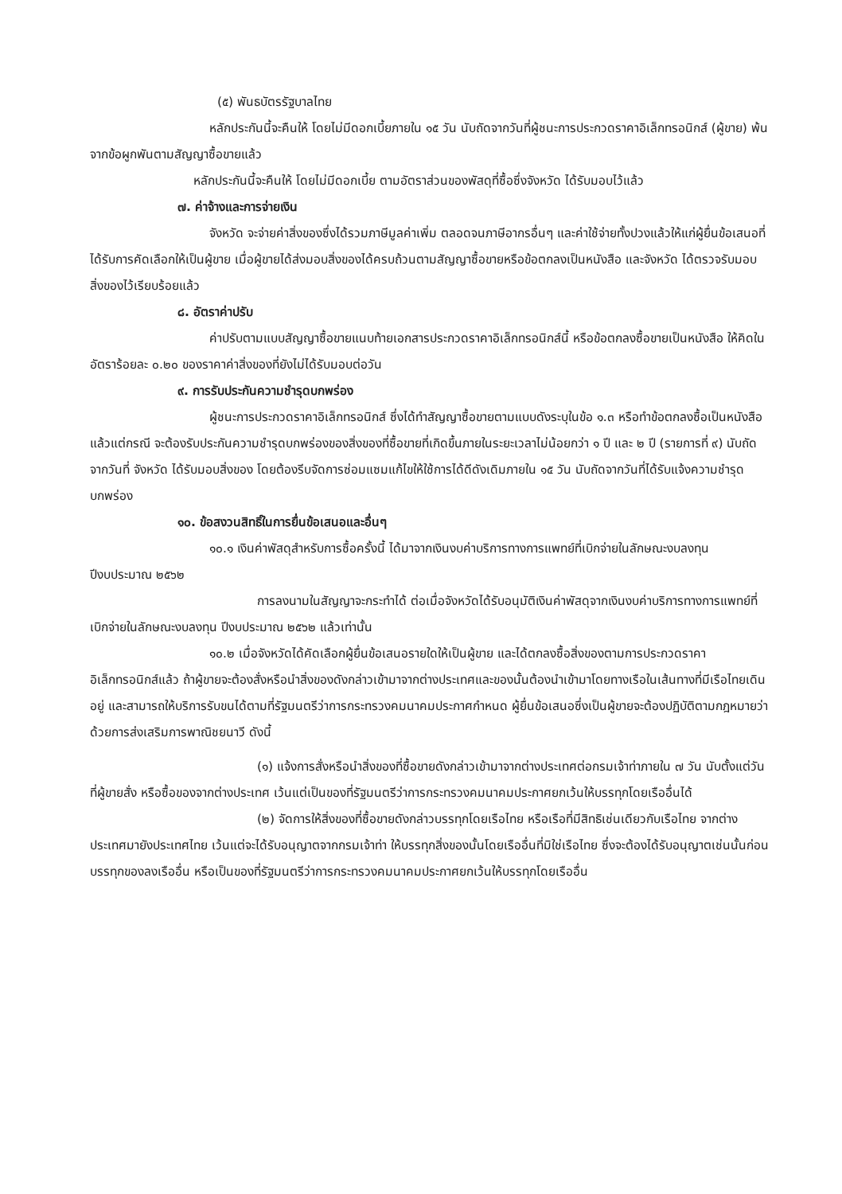(๕) พันธบัตรรัฐบาลไทย
หลักประกันนี้จะคืนให้ โดยไม่มีดอกเบี้ยภายใน ๑๕ วัน นับถัดจากวันที่ผู้ชนะการประกวดราคาอิเล็กทรอนิกส์ (ผู้ขาย) พ้นจากข้อผูกพันตามสัญญาซื้อขายแล้ว
หลักประกันนี้จะคืนให้ โดยไม่มีดอกเบี้ย ตามอัตราส่วนของพัสดุที่ซื้อซึ่งจังหวัด ได้รับมอบไว้แล้ว
๗. ค่าจ้างและการจ่ายเงิน
จังหวัด จะจ่ายค่าสิ่งของซึ่งได้รวมภาษีมูลค่าเพิ่ม ตลอดจนภาษีอากรอื่นๆ และค่าใช้จ่ายทั้งปวงแล้วให้แก่ผู้ยื่นข้อเสนอที่ได้รับการคัดเลือกให้เป็นผู้ขาย เมื่อผู้ขายได้ส่งมอบสิ่งของได้ครบถ้วนตามสัญญาซื้อขายหรือข้อตกลงเป็นหนังสือ และจังหวัด ได้ตรวจรับมอบสิ่งของไว้เรียบร้อยแล้ว
๘. อัตราค่าปรับ
ค่าปรับตามแบบสัญญาซื้อขายแนบท้ายเอกสารประกวดราคาอิเล็กทรอนิกส์นี้ หรือข้อตกลงซื้อขายเป็นหนังสือ ให้คิดในอัตราร้อยละ ๐.๒๐ ของราคาค่าสิ่งของที่ยังไม่ได้รับมอบต่อวัน
๙. การรับประกันความชำรุดบกพร่อง
ผู้ชนะการประกวดราคาอิเล็กทรอนิกส์ ซึ่งได้ทำสัญญาซื้อขายตามแบบดังระบุในข้อ ๑.๓ หรือทำข้อตกลงซื้อเป็นหนังสือ แล้วแต่กรณี จะต้องรับประกันความชำรุดบกพร่องของสิ่งของที่ซื้อขายที่เกิดขึ้นภายในระยะเวลาไม่น้อยกว่า ๑ ปี และ ๒ ปี (รายการที่ ๙) นับถัดจากวันที่ จังหวัด ได้รับมอบสิ่งของ โดยต้องรีบจัดการซ่อมแซมแก้ไขให้ใช้การได้ดีดังเดิมภายใน ๑๕ วัน นับถัดจากวันที่ได้รับแจ้งความชำรุดบกพร่อง
๑๐. ข้อสงวนสิทธิ์ในการยื่นข้อเสนอและอื่นๆ
๑๐.๑ เงินค่าพัสดุสำหรับการซื้อครั้งนี้ ได้มาจากเงินงบค่าบริการทางการแพทย์ที่เบิกจ่ายในลักษณะงบลงทุน ปีงบประมาณ ๒๕๖๒
การลงนามในสัญญาจะกระทำได้ ต่อเมื่อจังหวัดได้รับอนุมัติเงินค่าพัสดุจากเงินงบค่าบริการทางการแพทย์ที่เบิกจ่ายในลักษณะงบลงทุน ปีงบประมาณ ๒๕๖๒ แล้วเท่านั้น
๑๐.๒ เมื่อจังหวัดได้คัดเลือกผู้ยื่นข้อเสนอรายใดให้เป็นผู้ขาย และได้ตกลงซื้อสิ่งของตามการประกวดราคาอิเล็กทรอนิกส์แล้ว ถ้าผู้ขายจะต้องสั่งหรือนำสิ่งของดังกล่าวเข้ามาจากต่างประเทศและของนั้นต้องนำเข้ามาโดยทางเรือในเส้นทางที่มีเรือไทยเดินอยู่ และสามารถให้บริการรับขนได้ตามที่รัฐมนตรีว่าการกระทรวงคมนาคมประกาศกำหนด ผู้ยื่นข้อเสนอซึ่งเป็นผู้ขายจะต้องปฏิบัติตามกฎหมายว่าด้วยการส่งเสริมการพาณิชยนาวี ดังนี้
(๑) แจ้งการสั่งหรือนำสิ่งของที่ซื้อขายดังกล่าวเข้ามาจากต่างประเทศต่อกรมเจ้าท่าภายใน ๗ วัน นับตั้งแต่วันที่ผู้ขายสั่ง หรือซื้อของจากต่างประเทศ เว้นแต่เป็นของที่รัฐมนตรีว่าการกระทรวงคมนาคมประกาศยกเว้นให้บรรทุกโดยเรืออื่นได้
(๒) จัดการให้สิ่งของที่ซื้อขายดังกล่าวบรรทุกโดยเรือไทย หรือเรือที่มีสิทธิเช่นเดียวกับเรือไทย จากต่างประเทศมายังประเทศไทย เว้นแต่จะได้รับอนุญาตจากกรมเจ้าท่า ให้บรรทุกสิ่งของนั้นโดยเรืออื่นที่มิใช่เรือไทย ซึ่งจะต้องได้รับอนุญาตเช่นนั้นก่อนบรรทุกของลงเรืออื่น หรือเป็นของที่รัฐมนตรีว่าการกระทรวงคมนาคมประกาศยกเว้นให้บรรทุกโดยเรืออื่น